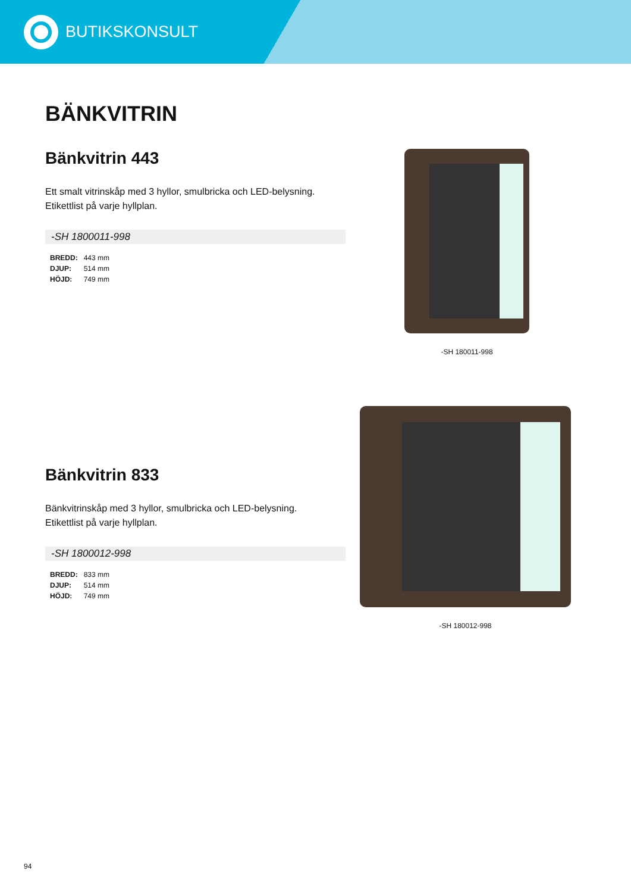BUTIKSKONSULT
BÄNKVITRIN
Bänkvitrin 443
Ett smalt vitrinskåp med 3 hyllor, smulbricka och LED-belysning.
Etikettlist på varje hyllplan.
-SH 1800011-998
| BREDD: | 443 mm |
| DJUP: | 514 mm |
| HÖJD: | 749 mm |
-SH 180011-998
Bänkvitrin 833
Bänkvitrinskåp med 3 hyllor, smulbricka och LED-belysning.
Etikettlist på varje hyllplan.
-SH 1800012-998
| BREDD: | 833 mm |
| DJUP: | 514 mm |
| HÖJD: | 749 mm |
-SH 180012-998
94